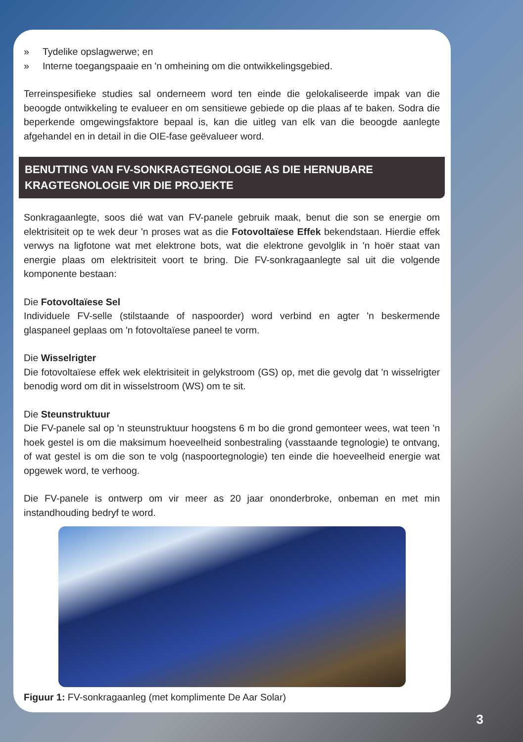» Tydelike opslagwerwe; en
» Interne toegangspaaie en 'n omheining om die ontwikkelingsgebied.
Terreinspesifieke studies sal onderneem word ten einde die gelokaliseerde impak van die beoogde ontwikkeling te evalueer en om sensitiewe gebiede op die plaas af te baken. Sodra die beperkende omgewingsfaktore bepaal is, kan die uitleg van elk van die beoogde aanlegte afgehandel en in detail in die OIE-fase geëvalueer word.
BENUTTING VAN FV-SONKRAGTEGNOLOGIE AS DIE HERNUBARE KRAGTEGNOLOGIE VIR DIE PROJEKTE
Sonkragaanlegte, soos dié wat van FV-panele gebruik maak, benut die son se energie om elektrisiteit op te wek deur 'n proses wat as die Fotovoltaïese Effek bekendstaan. Hierdie effek verwys na ligfotone wat met elektrone bots, wat die elektrone gevolglik in 'n hoër staat van energie plaas om elektrisiteit voort te bring. Die FV-sonkragaanlegte sal uit die volgende komponente bestaan:
Die Fotovoltaïese Sel
Individuele FV-selle (stilstaande of naspoorder) word verbind en agter 'n beskermende glaspaneel geplaas om 'n fotovoltaïese paneel te vorm.
Die Wisselrigter
Die fotovoltaïese effek wek elektrisiteit in gelykstroom (GS) op, met die gevolg dat 'n wisselrigter benodig word om dit in wisselstroom (WS) om te sit.
Die Steunstruktuur
Die FV-panele sal op 'n steunstruktuur hoogstens 6 m bo die grond gemonteer wees, wat teen 'n hoek gestel is om die maksimum hoeveelheid sonbestraling (vasstaande tegnologie) te ontvang, of wat gestel is om die son te volg (naspoortegnologie) ten einde die hoeveelheid energie wat opgewek word, te verhoog.
Die FV-panele is ontwerp om vir meer as 20 jaar ononderbroke, onbeman en met min instandhouding bedryf te word.
Figuur 1: FV-sonkragaanleg (met komplimente De Aar Solar)
3